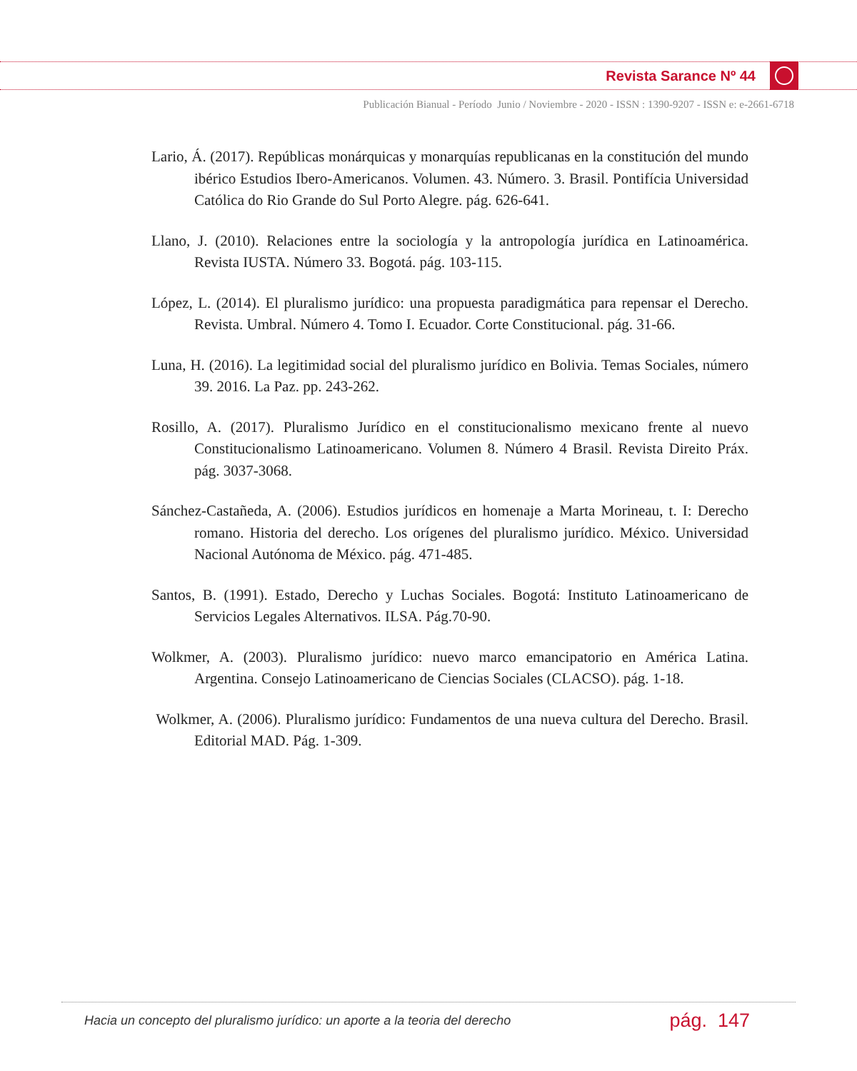Revista Sarance Nº 44
Publicación Bianual - Período Junio / Noviembre - 2020 - ISSN : 1390-9207 - ISSN e: e-2661-6718
Lario, Á. (2017). Repúblicas monárquicas y monarquías republicanas en la constitución del mundo ibérico Estudios Ibero-Americanos. Volumen. 43. Número. 3. Brasil. Pontifícia Universidad Católica do Rio Grande do Sul Porto Alegre. pág. 626-641.
Llano, J. (2010). Relaciones entre la sociología y la antropología jurídica en Latinoamérica. Revista IUSTA. Número 33. Bogotá. pág. 103-115.
López, L. (2014). El pluralismo jurídico: una propuesta paradigmática para repensar el Derecho. Revista. Umbral. Número 4. Tomo I. Ecuador. Corte Constitucional. pág. 31-66.
Luna, H. (2016). La legitimidad social del pluralismo jurídico en Bolivia. Temas Sociales, número 39. 2016. La Paz. pp. 243-262.
Rosillo, A. (2017). Pluralismo Jurídico en el constitucionalismo mexicano frente al nuevo Constitucionalismo Latinoamericano. Volumen 8. Número 4 Brasil. Revista Direito Práx. pág. 3037-3068.
Sánchez-Castañeda, A. (2006). Estudios jurídicos en homenaje a Marta Morineau, t. I: Derecho romano. Historia del derecho. Los orígenes del pluralismo jurídico. México. Universidad Nacional Autónoma de México. pág. 471-485.
Santos, B. (1991). Estado, Derecho y Luchas Sociales. Bogotá: Instituto Latinoamericano de Servicios Legales Alternativos. ILSA. Pág.70-90.
Wolkmer, A. (2003). Pluralismo jurídico: nuevo marco emancipatorio en América Latina. Argentina. Consejo Latinoamericano de Ciencias Sociales (CLACSO). pág. 1-18.
Wolkmer, A. (2006). Pluralismo jurídico: Fundamentos de una nueva cultura del Derecho. Brasil. Editorial MAD. Pág. 1-309.
Hacia un concepto del pluralismo jurídico: un aporte a la teoria del derecho pág. 147